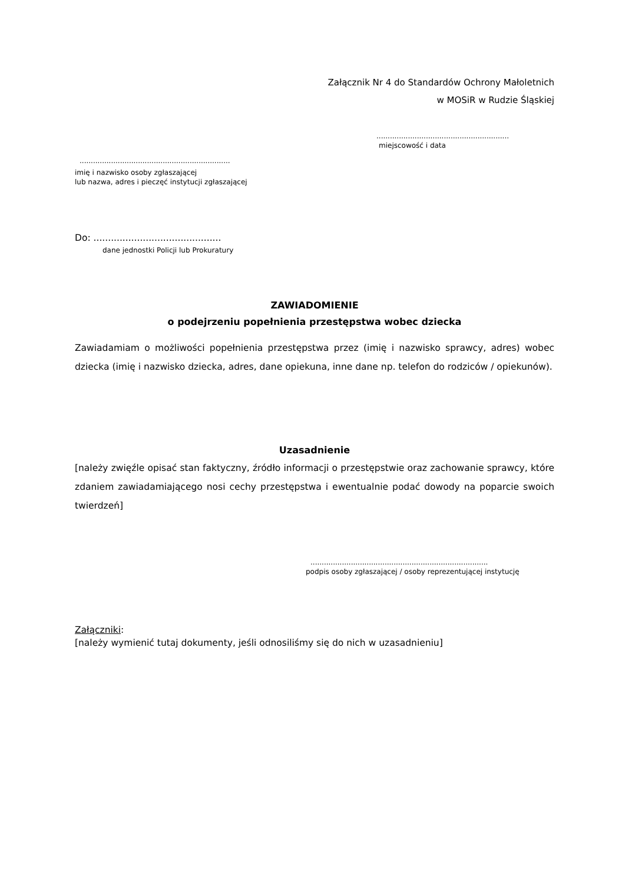Załącznik Nr 4 do Standardów Ochrony Małoletnich
w MOSiR w Rudzie Śląskiej
...........................................................
miejscowość i data
...................................................................
imię i nazwisko osoby zgłaszającej
lub nazwa, adres i pieczęć instytucji zgłaszającej
Do: ............................................
dane jednostki Policji lub Prokuratury
ZAWIADOMIENIE
o podejrzeniu popełnienia przestępstwa wobec dziecka
Zawiadamiam o możliwości popełnienia przestępstwa przez (imię i nazwisko sprawcy, adres) wobec dziecka (imię i nazwisko dziecka, adres, dane opiekuna, inne dane np. telefon do rodziców / opiekunów).
Uzasadnienie
[należy zwięźle opisać stan faktyczny, źródło informacji o przestępstwie oraz zachowanie sprawcy, które zdaniem zawiadamiającego nosi cechy przestępstwa i ewentualnie podać dowody na poparcie swoich twierdzeń]
...............................................................................
podpis osoby zgłaszającej / osoby reprezentującej instytucję
Załączniki:
[należy wymienić tutaj dokumenty, jeśli odnosiliśmy się do nich w uzasadnieniu]